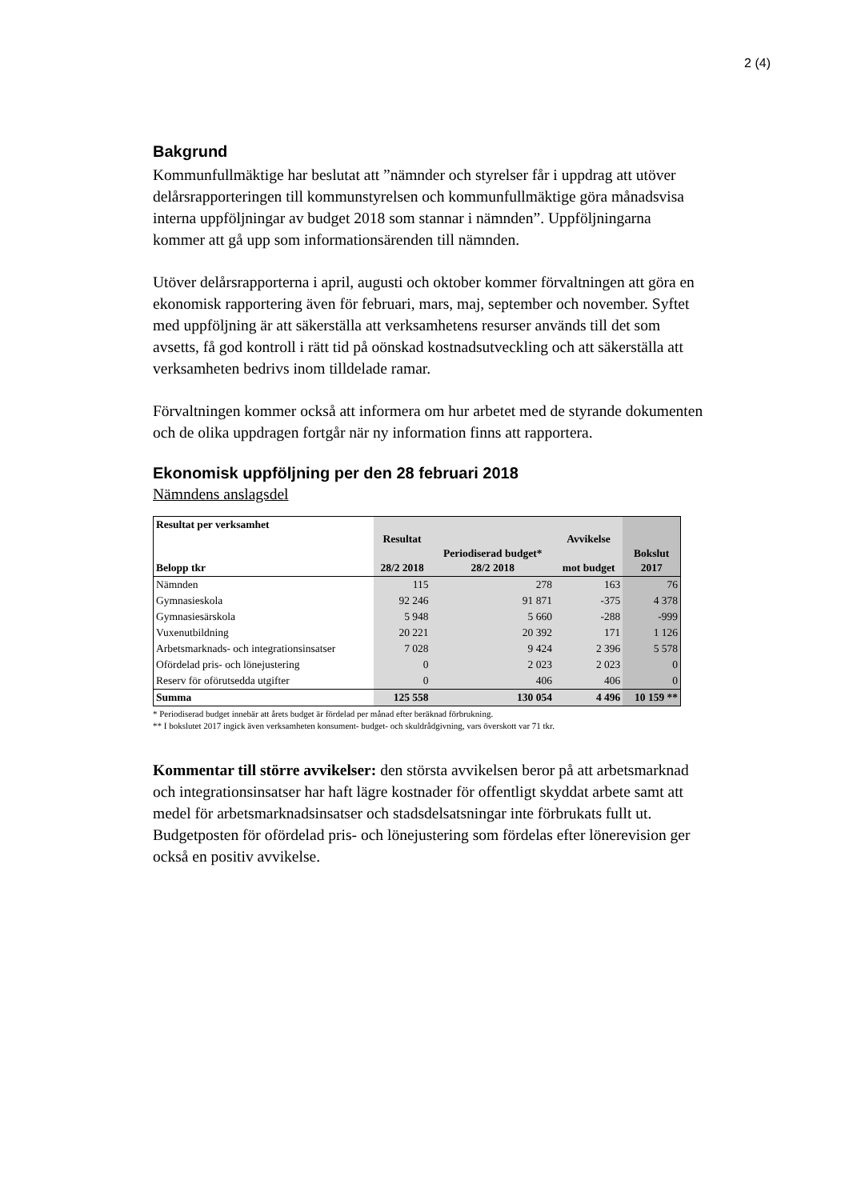2 (4)
Bakgrund
Kommunfullmäktige har beslutat att ”nämnder och styrelser får i uppdrag att utöver delårsrapporteringen till kommunstyrelsen och kommunfullmäktige göra månadsvisa interna uppföljningar av budget 2018 som stannar i nämnden”. Uppföljningarna kommer att gå upp som informationsärenden till nämnden.
Utöver delårsrapporterna i april, augusti och oktober kommer förvaltningen att göra en ekonomisk rapportering även för februari, mars, maj, september och november. Syftet med uppföljning är att säkerställa att verksamhetens resurser används till det som avsetts, få god kontroll i rätt tid på oönskad kostnadsutveckling och att säkerställa att verksamheten bedrivs inom tilldelade ramar.
Förvaltningen kommer också att informera om hur arbetet med de styrande dokumenten och de olika uppdragen fortgår när ny information finns att rapportera.
Ekonomisk uppföljning per den 28 februari 2018
Nämndens anslagsdel
| Resultat per verksamhet Belopp tkr | Resultat 28/2 2018 | Periodiserad budget* 28/2 2018 | Avvikelse mot budget | Bokslut 2017 |
| --- | --- | --- | --- | --- |
| Nämnden | 115 | 278 | 163 | 76 |
| Gymnasieskola | 92 246 | 91 871 | -375 | 4 378 |
| Gymnasiesärskola | 5 948 | 5 660 | -288 | -999 |
| Vuxenutbildning | 20 221 | 20 392 | 171 | 1 126 |
| Arbetsmarknads- och integrationsinsatser | 7 028 | 9 424 | 2 396 | 5 578 |
| Ofördelad pris- och lönejustering | 0 | 2 023 | 2 023 | 0 |
| Reserv för oförutsedda utgifter | 0 | 406 | 406 | 0 |
| Summa | 125 558 | 130 054 | 4 496 | 10 159 ** |
* Periodiserad budget innebär att årets budget är fördelad per månad efter beräknad förbrukning.
** I bokslutet 2017 ingick även verksamheten konsument- budget- och skuldrådgivning, vars överskott var 71 tkr.
Kommentar till större avvikelser: den största avvikelsen beror på att arbetsmarknad och integrationsinsatser har haft lägre kostnader för offentligt skyddat arbete samt att medel för arbetsmarknadsinsatser och stadsdelsatsningar inte förbrukats fullt ut. Budgetposten för ofördelad pris- och lönejustering som fördelas efter lönerevision ger också en positiv avvikelse.